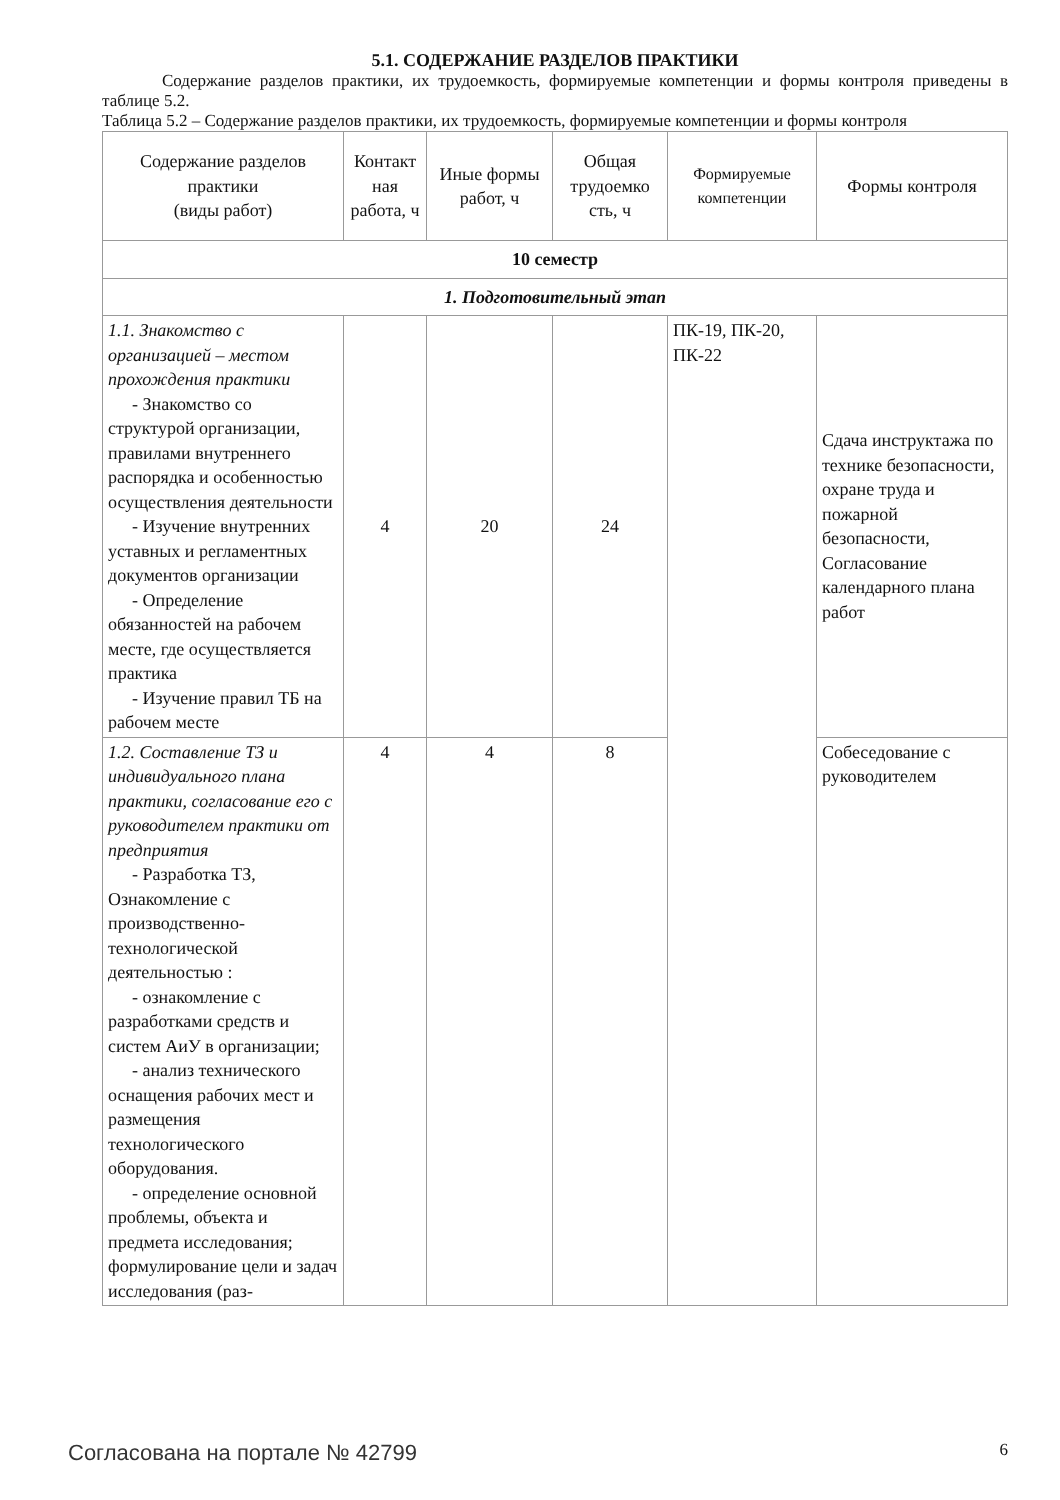5.1. СОДЕРЖАНИЕ РАЗДЕЛОВ ПРАКТИКИ
Содержание разделов практики, их трудоемкость, формируемые компетенции и формы контроля приведены в таблице 5.2.
Таблица 5.2 – Содержание разделов практики, их трудоемкость, формируемые компетенции и формы контроля
| Содержание разделов практики (виды работ) | Контакт ная работа, ч | Иные формы работ, ч | Общая трудоемко сть, ч | Формируемые компетенции | Формы контроля |
| --- | --- | --- | --- | --- | --- |
| 10 семестр | | | | | |
| 1. Подготовительный этап | | | | | |
| 1.1. Знакомство с организацией – местом прохождения практики - Знакомство со структурой организации, правилами внутреннего распорядка и особенностью осуществления деятельности - Изучение внутренних уставных и регламентных документов организации - Определение обязанностей на рабочем месте, где осуществляется практика - Изучение правил ТБ на рабочем месте | 4 | 20 | 24 | ПК-19, ПК-20, ПК-22 | Сдача инструктажа по технике безопасности, охране труда и пожарной безопасности, Согласование календарного плана работ |
| 1.2. Составление ТЗ и индивидуального плана практики, согласование его с руководителем практики от предприятия - Разработка ТЗ, Ознакомление с производственно-технологической деятельностью : - ознакомление с разработками средств и систем АиУ в организации; - анализ технического оснащения рабочих мест и размещения технологического оборудования. - определение основной проблемы, объекта и предмета исследования; формулирование цели и задач исследования (раз- | 4 | 4 | 8 | | Собеседование с руководителем |
Согласована на портале № 42799 6